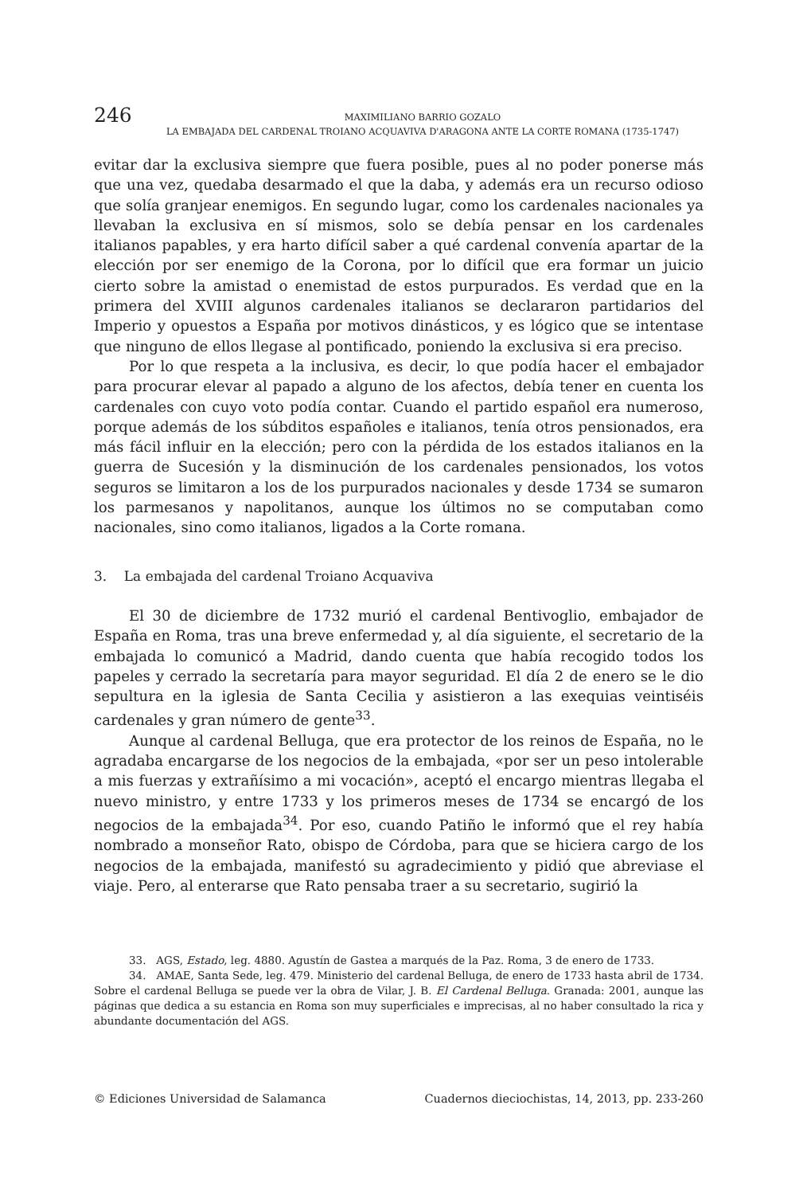246
MAXIMILIANO BARRIO GOZALO
LA EMBAJADA DEL CARDENAL TROIANO ACQUAVIVA D'ARAGONA ANTE LA CORTE ROMANA (1735-1747)
evitar dar la exclusiva siempre que fuera posible, pues al no poder ponerse más que una vez, quedaba desarmado el que la daba, y además era un recurso odioso que solía granjear enemigos. En segundo lugar, como los cardenales nacionales ya llevaban la exclusiva en sí mismos, solo se debía pensar en los cardenales italianos papables, y era harto difícil saber a qué cardenal convenía apartar de la elección por ser enemigo de la Corona, por lo difícil que era formar un juicio cierto sobre la amistad o enemistad de estos purpurados. Es verdad que en la primera del XVIII algunos cardenales italianos se declararon partidarios del Imperio y opuestos a España por motivos dinásticos, y es lógico que se intentase que ninguno de ellos llegase al pontificado, poniendo la exclusiva si era preciso.
Por lo que respeta a la inclusiva, es decir, lo que podía hacer el embajador para procurar elevar al papado a alguno de los afectos, debía tener en cuenta los cardenales con cuyo voto podía contar. Cuando el partido español era numeroso, porque además de los súbditos españoles e italianos, tenía otros pensionados, era más fácil influir en la elección; pero con la pérdida de los estados italianos en la guerra de Sucesión y la disminución de los cardenales pensionados, los votos seguros se limitaron a los de los purpurados nacionales y desde 1734 se sumaron los parmesanos y napolitanos, aunque los últimos no se computaban como nacionales, sino como italianos, ligados a la Corte romana.
3. La embajada del cardenal Troiano Acquaviva
El 30 de diciembre de 1732 murió el cardenal Bentivoglio, embajador de España en Roma, tras una breve enfermedad y, al día siguiente, el secretario de la embajada lo comunicó a Madrid, dando cuenta que había recogido todos los papeles y cerrado la secretaría para mayor seguridad. El día 2 de enero se le dio sepultura en la iglesia de Santa Cecilia y asistieron a las exequias veintiséis cardenales y gran número de gente<sup>33</sup>.
Aunque al cardenal Belluga, que era protector de los reinos de España, no le agradaba encargarse de los negocios de la embajada, «por ser un peso intolerable a mis fuerzas y extrañísimo a mi vocación», aceptó el encargo mientras llegaba el nuevo ministro, y entre 1733 y los primeros meses de 1734 se encargó de los negocios de la embajada<sup>34</sup>. Por eso, cuando Patiño le informó que el rey había nombrado a monseñor Rato, obispo de Córdoba, para que se hiciera cargo de los negocios de la embajada, manifestó su agradecimiento y pidió que abreviase el viaje. Pero, al enterarse que Rato pensaba traer a su secretario, sugirió la
33. AGS, Estado, leg. 4880. Agustín de Gastea a marqués de la Paz. Roma, 3 de enero de 1733.
34. AMAE, Santa Sede, leg. 479. Ministerio del cardenal Belluga, de enero de 1733 hasta abril de 1734. Sobre el cardenal Belluga se puede ver la obra de Vilar, J. B. El Cardenal Belluga. Granada: 2001, aunque las páginas que dedica a su estancia en Roma son muy superficiales e imprecisas, al no haber consultado la rica y abundante documentación del AGS.
© Ediciones Universidad de Salamanca Cuadernos dieciochistas, 14, 2013, pp. 233-260